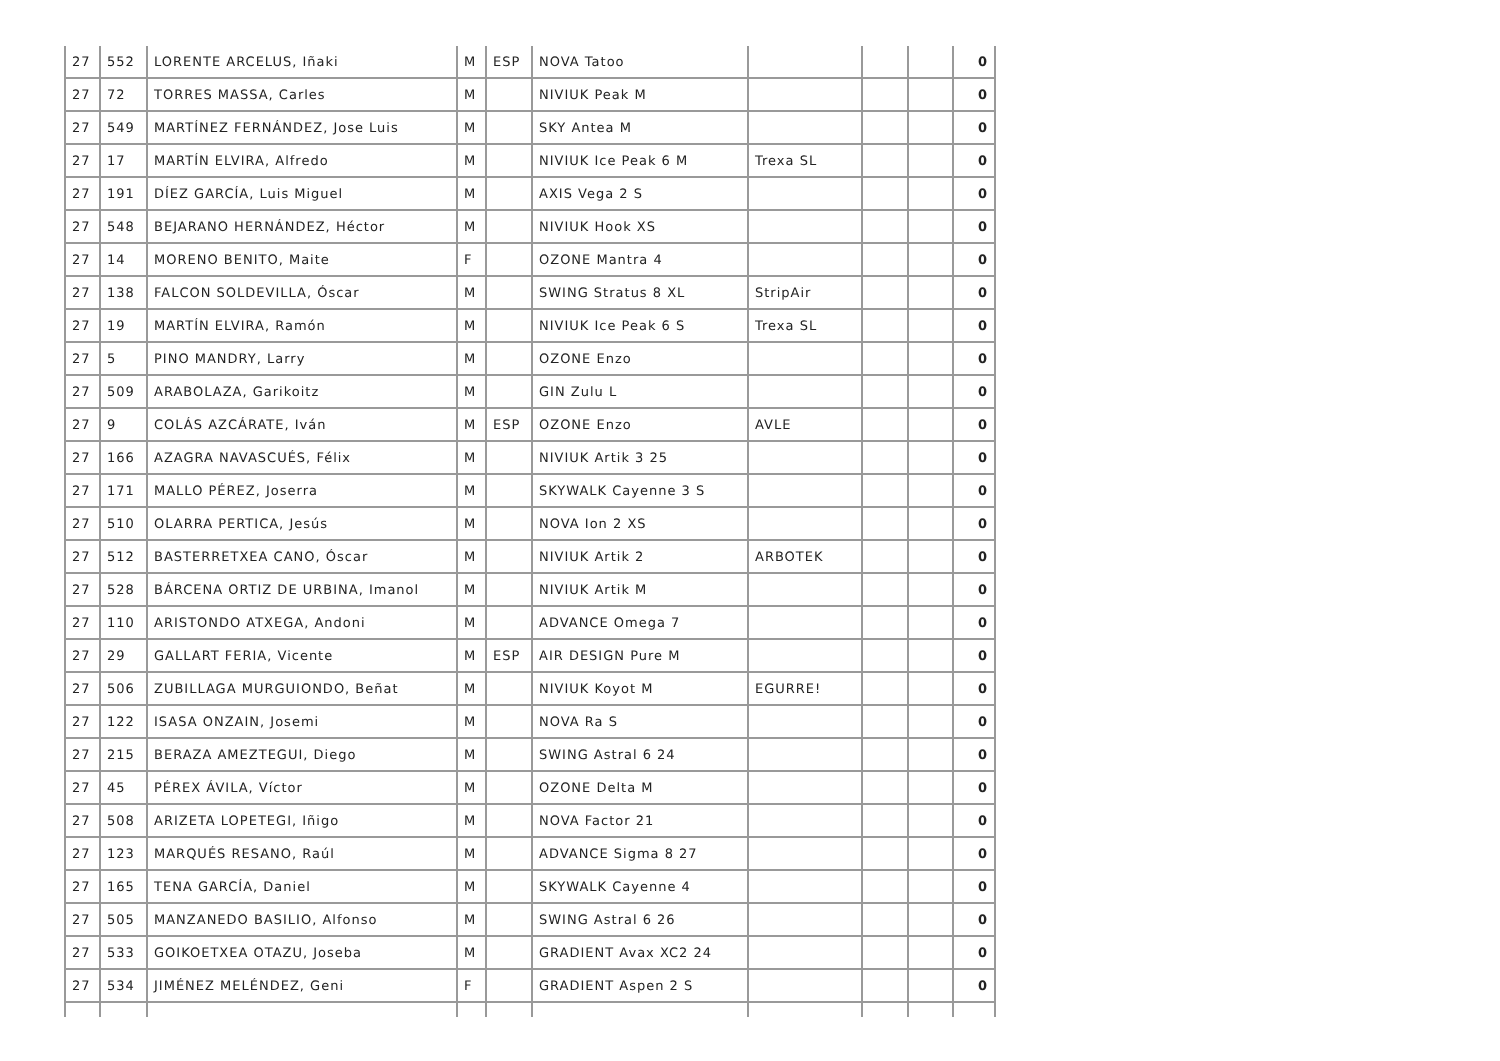| 27 | 552 | LORENTE ARCELUS, Iñaki | M | ESP | NOVA Tatoo | | | | 0 |
| 27 | 72 | TORRES MASSA, Carles | M | | NIVIUK Peak M | | | | 0 |
| 27 | 549 | MARTÍNEZ FERNÁNDEZ, Jose Luis | M | | SKY Antea M | | | | 0 |
| 27 | 17 | MARTÍN ELVIRA, Alfredo | M | | NIVIUK Ice Peak 6 M | Trexa SL | | | 0 |
| 27 | 191 | DÍEZ GARCÍA, Luis Miguel | M | | AXIS Vega 2 S | | | | 0 |
| 27 | 548 | BEJARANO HERNÁNDEZ, Héctor | M | | NIVIUK Hook XS | | | | 0 |
| 27 | 14 | MORENO BENITO, Maite | F | | OZONE Mantra 4 | | | | 0 |
| 27 | 138 | FALCON SOLDEVILLA, Óscar | M | | SWING Stratus 8 XL | StripAir | | | 0 |
| 27 | 19 | MARTÍN ELVIRA, Ramón | M | | NIVIUK Ice Peak 6 S | Trexa SL | | | 0 |
| 27 | 5 | PINO MANDRY, Larry | M | | OZONE Enzo | | | | 0 |
| 27 | 509 | ARABOLAZA, Garikoitz | M | | GIN Zulu L | | | | 0 |
| 27 | 9 | COLÁS AZCÁRATE, Iván | M | ESP | OZONE Enzo | AVLE | | | 0 |
| 27 | 166 | AZAGRA NAVASCUÉS, Félix | M | | NIVIUK Artik 3 25 | | | | 0 |
| 27 | 171 | MALLO PÉREZ, Joserra | M | | SKYWALK Cayenne 3 S | | | | 0 |
| 27 | 510 | OLARRA PERTICA, Jesús | M | | NOVA Ion 2 XS | | | | 0 |
| 27 | 512 | BASTERRETXEA CANO, Óscar | M | | NIVIUK Artik 2 | ARBOTEK | | | 0 |
| 27 | 528 | BÁRCENA ORTIZ DE URBINA, Imanol | M | | NIVIUK Artik M | | | | 0 |
| 27 | 110 | ARISTONDO ATXEGA, Andoni | M | | ADVANCE Omega 7 | | | | 0 |
| 27 | 29 | GALLART FERIA, Vicente | M | ESP | AIR DESIGN Pure M | | | | 0 |
| 27 | 506 | ZUBILLAGA MURGUIONDO, Beñat | M | | NIVIUK Koyot M | EGURRE! | | | 0 |
| 27 | 122 | ISASA ONZAIN, Josemi | M | | NOVA Ra S | | | | 0 |
| 27 | 215 | BERAZA AMEZTEGUI, Diego | M | | SWING Astral 6 24 | | | | 0 |
| 27 | 45 | PÉREX ÁVILA, Víctor | M | | OZONE Delta M | | | | 0 |
| 27 | 508 | ARIZETA LOPETEGI, Iñigo | M | | NOVA Factor 21 | | | | 0 |
| 27 | 123 | MARQUÉS RESANO, Raúl | M | | ADVANCE Sigma 8 27 | | | | 0 |
| 27 | 165 | TENA GARCÍA, Daniel | M | | SKYWALK Cayenne 4 | | | | 0 |
| 27 | 505 | MANZANEDO BASILIO, Alfonso | M | | SWING Astral 6 26 | | | | 0 |
| 27 | 533 | GOIKOETXEA OTAZU, Joseba | M | | GRADIENT Avax XC2 24 | | | | 0 |
| 27 | 534 | JIMÉNEZ MELÉNDEZ, Geni | F | | GRADIENT Aspen 2 S | | | | 0 |